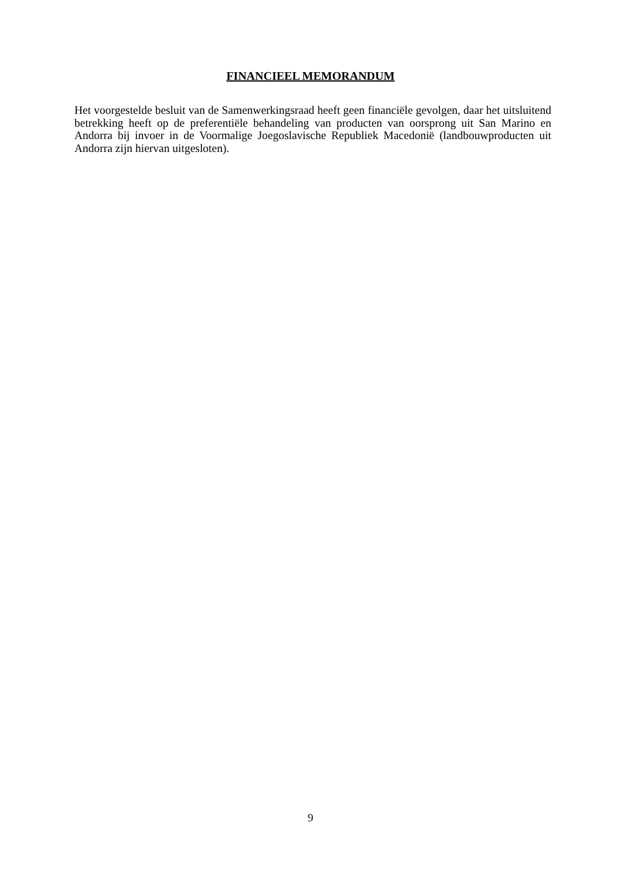FINANCIEEL MEMORANDUM
Het voorgestelde besluit van de Samenwerkingsraad heeft geen financiële gevolgen, daar het uitsluitend betrekking heeft op de preferentiële behandeling van producten van oorsprong uit San Marino en Andorra bij invoer in de Voormalige Joegoslavische Republiek Macedonië (landbouwproducten uit Andorra zijn hiervan uitgesloten).
9